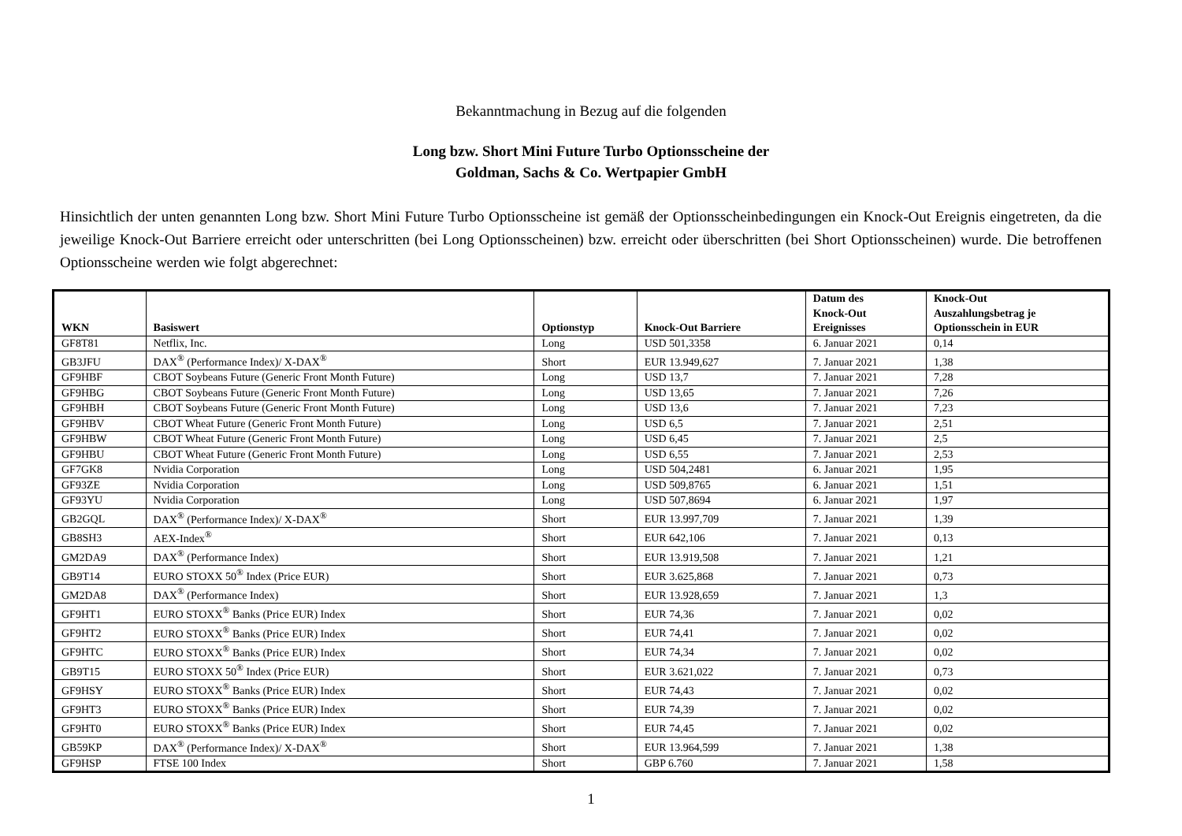Bekanntmachung in Bezug auf die folgenden
Long bzw. Short Mini Future Turbo Optionsscheine der
Goldman, Sachs & Co. Wertpapier GmbH
Hinsichtlich der unten genannten Long bzw. Short Mini Future Turbo Optionsscheine ist gemäß der Optionsscheinbedingungen ein Knock-Out Ereignis eingetreten, da die jeweilige Knock-Out Barriere erreicht oder unterschritten (bei Long Optionsscheinen) bzw. erreicht oder überschritten (bei Short Optionsscheinen) wurde. Die betroffenen Optionsscheine werden wie folgt abgerechnet:
| WKN | Basiswert | Optionstyp | Knock-Out Barriere | Datum des Knock-Out Ereignisses | Knock-Out Auszahlungsbetrag je Optionsschein in EUR |
| --- | --- | --- | --- | --- | --- |
| GF8T81 | Netflix, Inc. | Long | USD 501,3358 | 6. Januar 2021 | 0,14 |
| GB3JFU | DAX<sup>®</sup> (Performance Index)/ X-DAX<sup>®</sup> | Short | EUR 13.949,627 | 7. Januar 2021 | 1,38 |
| GF9HBF | CBOT Soybeans Future (Generic Front Month Future) | Long | USD 13,7 | 7. Januar 2021 | 7,28 |
| GF9HBG | CBOT Soybeans Future (Generic Front Month Future) | Long | USD 13,65 | 7. Januar 2021 | 7,26 |
| GF9HBH | CBOT Soybeans Future (Generic Front Month Future) | Long | USD 13,6 | 7. Januar 2021 | 7,23 |
| GF9HBV | CBOT Wheat Future (Generic Front Month Future) | Long | USD 6,5 | 7. Januar 2021 | 2,51 |
| GF9HBW | CBOT Wheat Future (Generic Front Month Future) | Long | USD 6,45 | 7. Januar 2021 | 2,5 |
| GF9HBU | CBOT Wheat Future (Generic Front Month Future) | Long | USD 6,55 | 7. Januar 2021 | 2,53 |
| GF7GK8 | Nvidia Corporation | Long | USD 504,2481 | 6. Januar 2021 | 1,95 |
| GF93ZE | Nvidia Corporation | Long | USD 509,8765 | 6. Januar 2021 | 1,51 |
| GF93YU | Nvidia Corporation | Long | USD 507,8694 | 6. Januar 2021 | 1,97 |
| GB2GQL | DAX<sup>®</sup> (Performance Index)/ X-DAX<sup>®</sup> | Short | EUR 13.997,709 | 7. Januar 2021 | 1,39 |
| GB8SH3 | AEX-Index<sup>®</sup> | Short | EUR 642,106 | 7. Januar 2021 | 0,13 |
| GM2DA9 | DAX<sup>®</sup> (Performance Index) | Short | EUR 13.919,508 | 7. Januar 2021 | 1,21 |
| GB9T14 | EURO STOXX 50<sup>®</sup> Index (Price EUR) | Short | EUR 3.625,868 | 7. Januar 2021 | 0,73 |
| GM2DA8 | DAX<sup>®</sup> (Performance Index) | Short | EUR 13.928,659 | 7. Januar 2021 | 1,3 |
| GF9HT1 | EURO STOXX<sup>®</sup> Banks (Price EUR) Index | Short | EUR 74,36 | 7. Januar 2021 | 0,02 |
| GF9HT2 | EURO STOXX<sup>®</sup> Banks (Price EUR) Index | Short | EUR 74,41 | 7. Januar 2021 | 0,02 |
| GF9HTC | EURO STOXX<sup>®</sup> Banks (Price EUR) Index | Short | EUR 74,34 | 7. Januar 2021 | 0,02 |
| GB9T15 | EURO STOXX 50<sup>®</sup> Index (Price EUR) | Short | EUR 3.621,022 | 7. Januar 2021 | 0,73 |
| GF9HSY | EURO STOXX<sup>®</sup> Banks (Price EUR) Index | Short | EUR 74,43 | 7. Januar 2021 | 0,02 |
| GF9HT3 | EURO STOXX<sup>®</sup> Banks (Price EUR) Index | Short | EUR 74,39 | 7. Januar 2021 | 0,02 |
| GF9HT0 | EURO STOXX<sup>®</sup> Banks (Price EUR) Index | Short | EUR 74,45 | 7. Januar 2021 | 0,02 |
| GB59KP | DAX<sup>®</sup> (Performance Index)/ X-DAX<sup>®</sup> | Short | EUR 13.964,599 | 7. Januar 2021 | 1,38 |
| GF9HSP | FTSE 100 Index | Short | GBP 6.760 | 7. Januar 2021 | 1,58 |
1